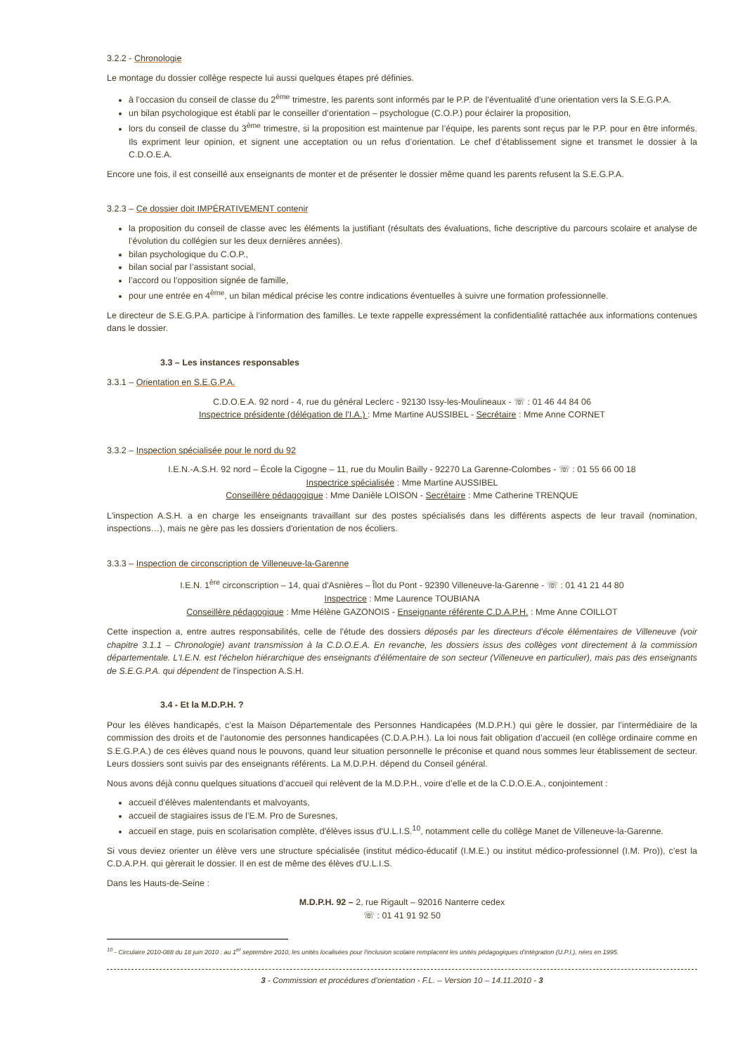3.2.2 - Chronologie
Le montage du dossier collège respecte lui aussi quelques étapes pré définies.
à l’occasion du conseil de classe du 2<sup>ème</sup> trimestre, les parents sont informés par le P.P. de l’éventualité d’une orientation vers la S.E.G.P.A.
un bilan psychologique est établi par le conseiller d’orientation – psychologue (C.O.P.) pour éclairer la proposition,
lors du conseil de classe du 3<sup>ème</sup> trimestre, si la proposition est maintenue par l’équipe, les parents sont reçus par le P.P. pour en être informés. Ils expriment leur opinion, et signent une acceptation ou un refus d’orientation. Le chef d’établissement signe et transmet le dossier à la C.D.O.E.A.
Encore une fois, il est conseillé aux enseignants de monter et de présenter le dossier même quand les parents refusent la S.E.G.P.A.
3.2.3 – Ce dossier doit IMPÉRATIVEMENT contenir
la proposition du conseil de classe avec les éléments la justifiant (résultats des évaluations, fiche descriptive du parcours scolaire et analyse de l’évolution du collégien sur les deux dernières années).
bilan psychologique du C.O.P.,
bilan social par l’assistant social,
l’accord ou l’opposition signée de famille,
pour une entrée en 4<sup>ème</sup>, un bilan médical précise les contre indications éventuelles à suivre une formation professionnelle.
Le directeur de S.E.G.P.A. participe à l’information des familles. Le texte rappelle expressément la confidentialité rattachée aux informations contenues dans le dossier.
3.3 – Les instances responsables
3.3.1 – Orientation en S.E.G.P.A.
C.D.O.E.A. 92 nord - 4, rue du général Leclerc - 92130 Issy-les-Moulineaux - ☏ : 01 46 44 84 06
Inspectrice présidente (délégation de l'I.A.) : Mme Martine AUSSIBEL - Secrétaire : Mme Anne CORNET
3.3.2 – Inspection spécialisée pour le nord du 92
I.E.N.-A.S.H. 92 nord – École la Cigogne – 11, rue du Moulin Bailly - 92270 La Garenne-Colombes - ☏ : 01 55 66 00 18
Inspectrice spécialisée : Mme Martine AUSSIBEL
Conseillère pédagogique : Mme Danièle LOISON - Secrétaire : Mme Catherine TRENQUE
L'inspection A.S.H. a en charge les enseignants travaillant sur des postes spécialisés dans les différents aspects de leur travail (nomination, inspections…), mais ne gère pas les dossiers d'orientation de nos écoliers.
3.3.3 – Inspection de circonscription de Villeneuve-la-Garenne
I.E.N. 1<sup>ère</sup> circonscription – 14, quai d'Asnières – Îlot du Pont - 92390 Villeneuve-la-Garenne - ☏ : 01 41 21 44 80
Inspectrice : Mme Laurence TOUBIANA
Conseillère pédagogique : Mme Hélène GAZONOIS - Enseignante référente C.D.A.P.H. : Mme Anne COILLOT
Cette inspection a, entre autres responsabilités, celle de l'étude des dossiers déposés par les directeurs d'école élémentaires de Villeneuve (voir chapitre 3.1.1 – Chronologie) avant transmission à la C.D.O.E.A. En revanche, les dossiers issus des collèges vont directement à la commission départementale. L'I.E.N. est l'échelon hiérarchique des enseignants d'élémentaire de son secteur (Villeneuve en particulier), mais pas des enseignants de S.E.G.P.A. qui dépendent de l'inspection A.S.H.
3.4 - Et la M.D.P.H. ?
Pour les élèves handicapés, c’est la Maison Départementale des Personnes Handicapées (M.D.P.H.) qui gère le dossier, par l’intermédiaire de la commission des droits et de l’autonomie des personnes handicapées (C.D.A.P.H.). La loi nous fait obligation d’accueil (en collège ordinaire comme en S.E.G.P.A.) de ces élèves quand nous le pouvons, quand leur situation personnelle le préconise et quand nous sommes leur établissement de secteur. Leurs dossiers sont suivis par des enseignants référents. La M.D.P.H. dépend du Conseil général.
Nous avons déjà connu quelques situations d’accueil qui relèvent de la M.D.P.H., voire d’elle et de la C.D.O.E.A., conjointement :
accueil d’élèves malentendants et malvoyants,
accueil de stagiaires issus de l’E.M. Pro de Suresnes,
accueil en stage, puis en scolarisation complète, d'élèves issus d'U.L.I.S.<sup>10</sup>, notamment celle du collège Manet de Villeneuve-la-Garenne.
Si vous deviez orienter un élève vers une structure spécialisée (institut médico-éducatif (I.M.E.) ou institut médico-professionnel (I.M. Pro)), c’est la C.D.A.P.H. qui gèrerait le dossier. Il en est de même des élèves d'U.L.I.S.
Dans les Hauts-de-Seine :
M.D.P.H. 92 – 2, rue Rigault – 92016 Nanterre cedex
☏ : 01 41 91 92 50
<sup>10</sup> - Circulaire 2010-088 du 18 juin 2010 : au 1<sup>er</sup> septembre 2010, les unités localisées pour l'inclusion scolaire remplacent les unités pédagogiques d'intégration (U.P.I.), nées en 1995.
3 - Commission et procédures d’orientation - F.L. – Version 10 – 14.11.2010 - 3